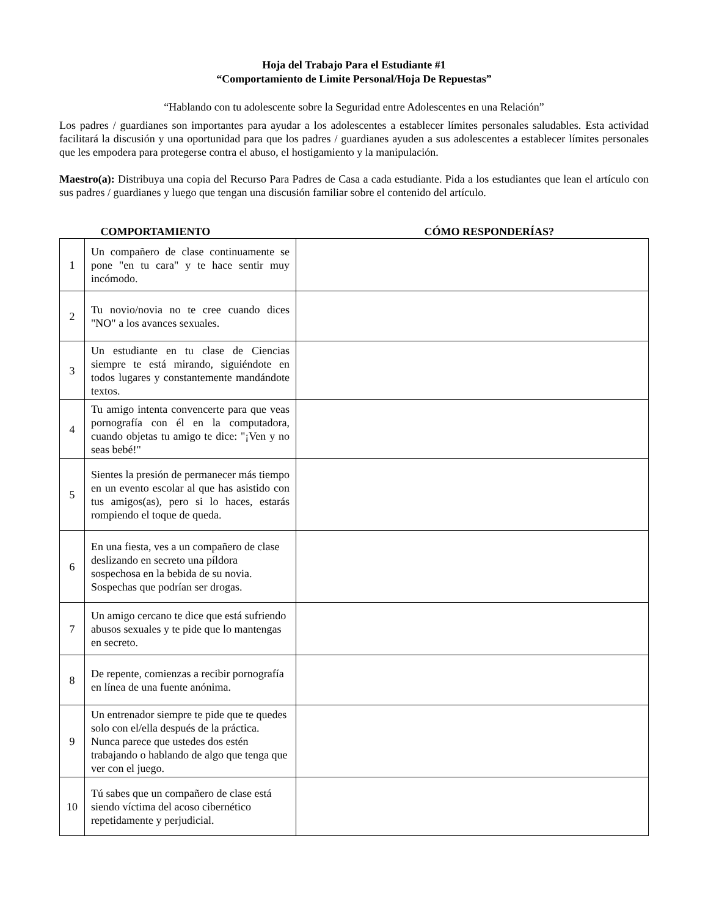Hoja del Trabajo Para el Estudiante #1
“Comportamiento de Limite Personal/Hoja De Repuestas”
“Hablando con tu adolescente sobre la Seguridad entre Adolescentes en una Relación”
Los padres / guardianes son importantes para ayudar a los adolescentes a establecer límites personales saludables. Esta actividad facilitará la discusión y una oportunidad para que los padres / guardianes ayuden a sus adolescentes a establecer límites personales que les empodera para protegerse contra el abuso, el hostigamiento y la manipulación.
Maestro(a): Distribuya una copia del Recurso Para Padres de Casa a cada estudiante. Pida a los estudiantes que lean el artículo con sus padres / guardianes y luego que tengan una discusión familiar sobre el contenido del artículo.
| | COMPORTAMIENTO | CÓMO RESPONDERÍAS? |
| --- | --- | --- |
| 1 | Un compañero de clase continuamente se pone "en tu cara" y te hace sentir muy incómodo. | |
| 2 | Tu novio/novia no te cree cuando dices "NO" a los avances sexuales. | |
| 3 | Un estudiante en tu clase de Ciencias siempre te está mirando, siguiéndote en todos lugares y constantemente mandándote textos. | |
| 4 | Tu amigo intenta convencerte para que veas pornografía con él en la computadora, cuando objetas tu amigo te dice: "¡Ven y no seas bebé!" | |
| 5 | Sientes la presión de permanecer más tiempo en un evento escolar al que has asistido con tus amigos(as), pero si lo haces, estarás rompiendo el toque de queda. | |
| 6 | En una fiesta, ves a un compañero de clase deslizando en secreto una píldora sospechosa en la bebida de su novia. Sospechas que podrían ser drogas. | |
| 7 | Un amigo cercano te dice que está sufriendo abusos sexuales y te pide que lo mantengas en secreto. | |
| 8 | De repente, comienzas a recibir pornografía en línea de una fuente anónima. | |
| 9 | Un entrenador siempre te pide que te quedes solo con el/ella después de la práctica. Nunca parece que ustedes dos estén trabajando o hablando de algo que tenga que ver con el juego. | |
| 10 | Tú sabes que un compañero de clase está siendo víctima del acoso cibernético repetidamente y perjudicial. | |